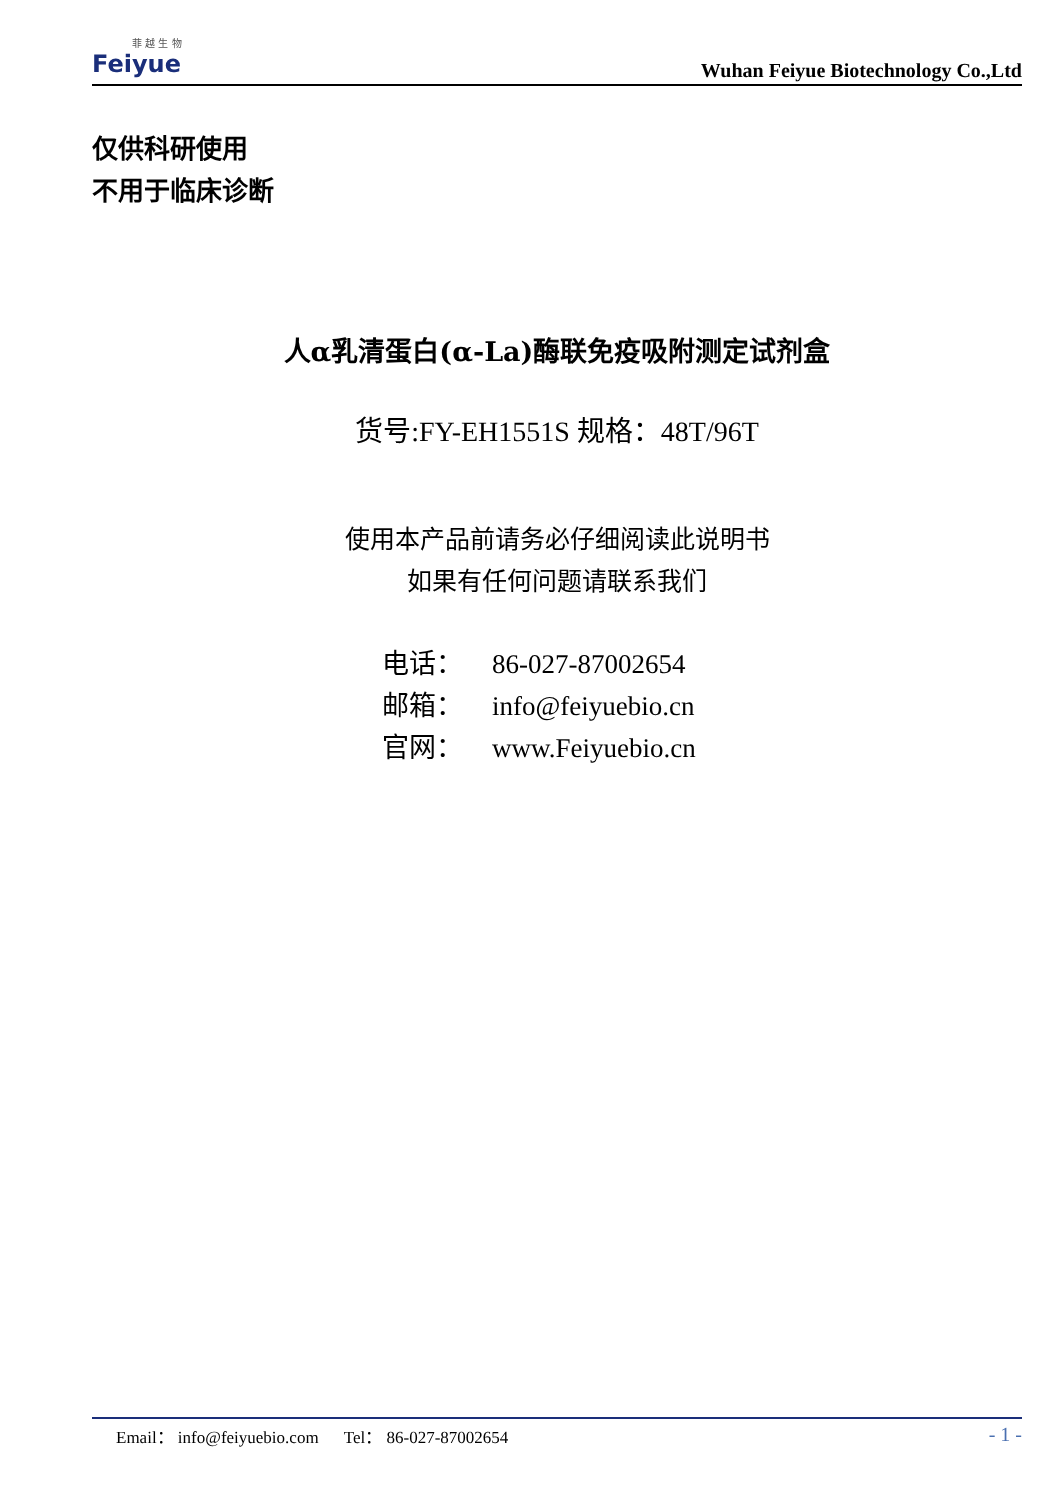菲 越 生 物
Feiyue
Wuhan Feiyue Biotechnology Co.,Ltd
仅供科研使用
不用于临床诊断
人α乳清蛋白(α-La)酶联免疫吸附测定试剂盒
货号:FY-EH1551S 规格：48T/96T
使用本产品前请务必仔细阅读此说明书
如果有任何问题请联系我们
电话： 86-027-87002654
邮箱： info@feiyuebio.cn
官网： www.Feiyuebio.cn
Email： info@feiyuebio.com Tel： 86-027-87002654
- 1 -